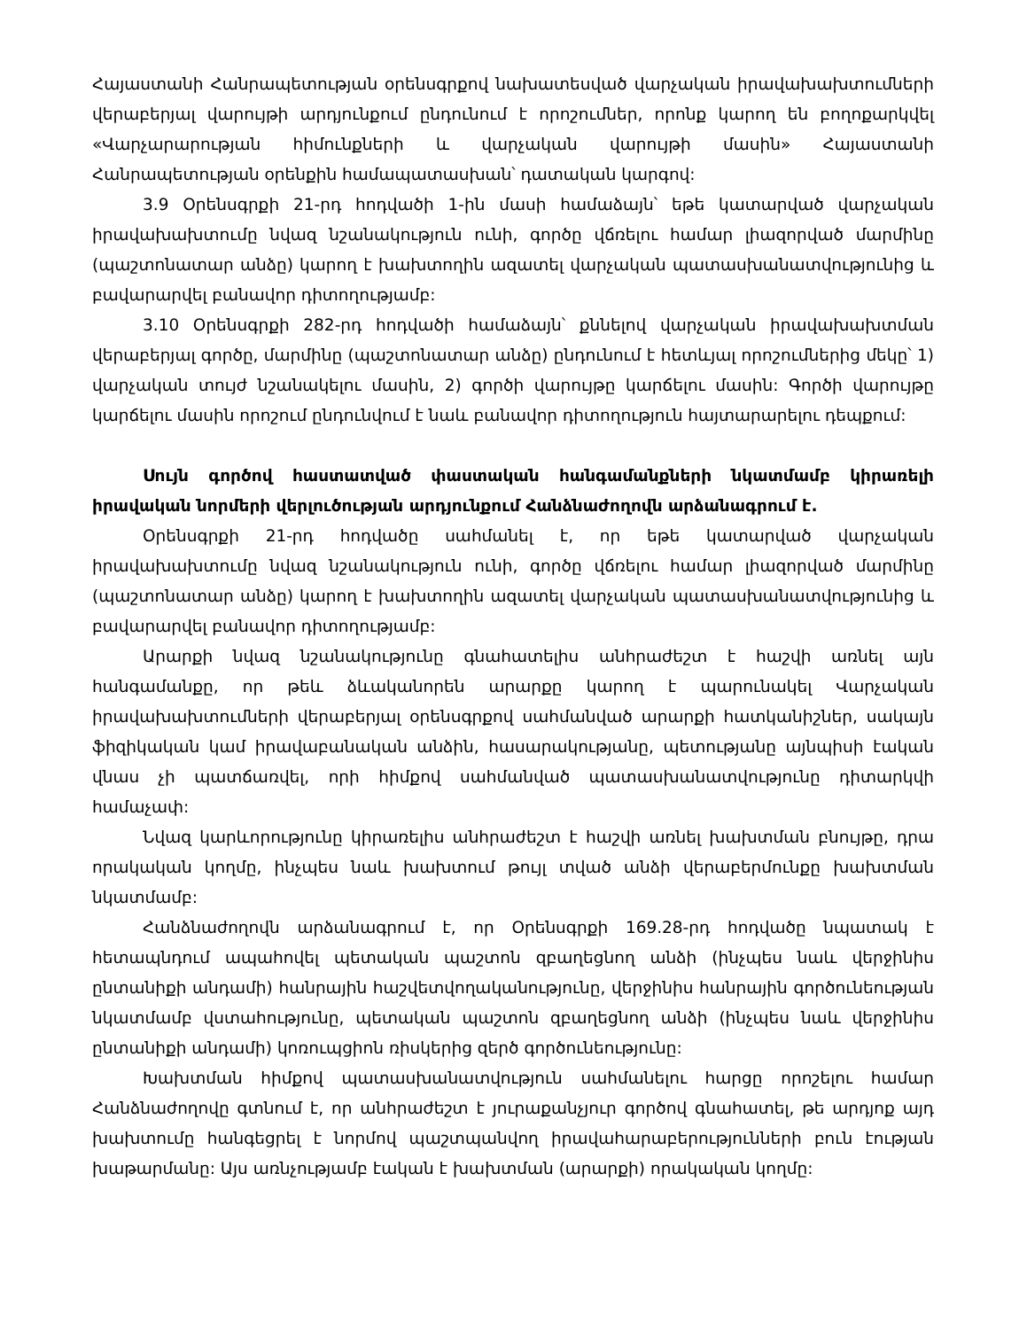Հայաստանի Հանրապետության օրենսգրքով նախատեսված վարչական իրավախախտումների վերաբերյալ վարույթի արդյունքում ընդունում է որոշումներ, որոնք կարող են բողոքարկվել «Վարչարարության հիմունքների և վարչական վարույթի մասին» Հայաստանի Հանրապետության օրենքին համապատասխան՝ դատական կարգով:
3.9 Օրենսգրքի 21-րդ հոդվածի 1-ին մասի համաձայն՝ եթե կատարված վարչական իրավախախտումը նվազ նշանակություն ունի, գործը վճռելու համար լիազորված մարմինը (պաշտոնատար անձը) կարող է խախտողին ազատել վարչական պատասխանատվությունից և բավարարվել բանավոր դիտողությամբ:
3.10 Օրենսգրքի 282-րդ հոդվածի համաձայն՝ քննելով վարչական իրավախախտման վերաբերյալ գործը, մարմինը (պաշտոնատար անձը) ընդունում է հետևյալ որոշումներից մեկը՝ 1) վարչական տույժ նշանակելու մասին, 2) գործի վարույթը կարճելու մասին: Գործի վարույթը կարճելու մասին որոշում ընդունվում է նաև բանավոր դիտողություն հայտարարելու դեպքում:
Սույն գործով հաստատված փաստական հանգամանքների նկատմամբ կիրառելի իրավական նորմերի վերլուծության արդյունքում Հանձնաժողովն արձանագրում է.
Օրենսգրքի 21-րդ հոդվածը սահմանել է, որ եթե կատարված վարչական իրավախախտումը նվազ նշանակություն ունի, գործը վճռելու համար լիազորված մարմինը (պաշտոնատար անձը) կարող է խախտողին ազատել վարչական պատասխանատվությունից և բավարարվել բանավոր դիտողությամբ:
Արարքի նվազ նշանակությունը գնահատելիս անհրաժեշտ է հաշվի առնել այն հանգամանքը, որ թեև ձևականորեն արարքը կարող է պարունակել Վարչական իրավախախտումների վերաբերյալ օրենսգրքով սահմանված արարքի հատկանիշներ, սակայն ֆիզիկական կամ իրավաբանական անձին, հասարակությանը, պետությանը այնպիսի էական վնաս չի պատճառվել, որի հիմքով սահմանված պատասխանատվությունը դիտարկվի համաչափ:
Նվազ կարևորությունը կիրառելիս անհրաժեշտ է հաշվի առնել խախտման բնույթը, դրա որակական կողմը, ինչպես նաև խախտում թույլ տված անձի վերաբերմունքը խախտման նկատմամբ:
Հանձնաժողովն արձանագրում է, որ Օրենսգրքի 169.28-րդ հոդվածը նպատակ է հետապնդում ապահովել պետական պաշտոն զբաղեցնող անձի (ինչպես նաև վերջինիս ընտանիքի անդամի) հանրային հաշվետվողականությունը, վերջինիս հանրային գործունեության նկատմամբ վստահությունը, պետական պաշտոն զբաղեցնող անձի (ինչպես նաև վերջինիս ընտանիքի անդամի) կոռուպցիոն ռիսկերից զերծ գործունեությունը:
Խախտման հիմքով պատասխանատվություն սահմանելու հարցը որոշելու համար Հանձնաժողովը գտնում է, որ անհրաժեշտ է յուրաքանչյուր գործով գնահատել, թե արդյոք այդ խախտումը հանգեցրել է նորմով պաշտպանվող իրավահարաբերությունների բուն էության խաթարմանը: Այս առնչությամբ էական է խախտման (արարքի) որակական կողմը: